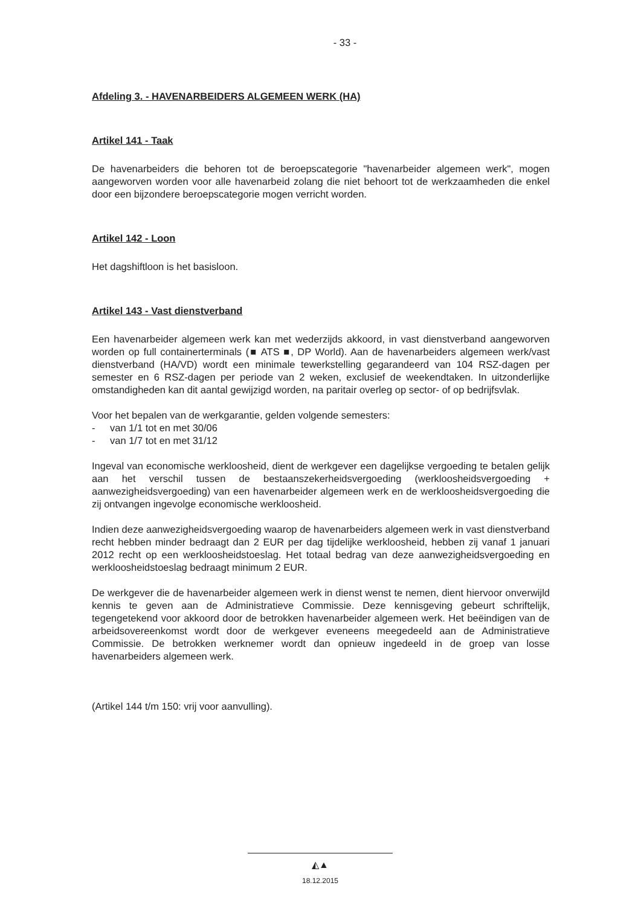- 33 -
Afdeling 3. - HAVENARBEIDERS ALGEMEEN WERK (HA)
Artikel 141 - Taak
De havenarbeiders die behoren tot de beroepscategorie "havenarbeider algemeen werk", mogen aangeworven worden voor alle havenarbeid zolang die niet behoort tot de werkzaamheden die enkel door een bijzondere beroepscategorie mogen verricht worden.
Artikel 142 - Loon
Het dagshiftloon is het basisloon.
Artikel 143 - Vast dienstverband
Een havenarbeider algemeen werk kan met wederzijds akkoord, in vast dienstverband aangeworven worden op full containerterminals (■ ATS ■, DP World). Aan de havenarbeiders algemeen werk/vast dienstverband (HA/VD) wordt een minimale tewerkstelling gegarandeerd van 104 RSZ-dagen per semester en 6 RSZ-dagen per periode van 2 weken, exclusief de weekendtaken. In uitzonderlijke omstandigheden kan dit aantal gewijzigd worden, na paritair overleg op sector- of op bedrijfsvlak.
Voor het bepalen van de werkgarantie, gelden volgende semesters:
- van 1/1 tot en met 30/06
- van 1/7 tot en met 31/12
Ingeval van economische werkloosheid, dient de werkgever een dagelijkse vergoeding te betalen gelijk aan het verschil tussen de bestaanszekerheidsvergoeding (werkloosheidsvergoeding + aanwezigheidsvergoeding) van een havenarbeider algemeen werk en de werkloosheidsvergoeding die zij ontvangen ingevolge economische werkloosheid.
Indien deze aanwezigheidsvergoeding waarop de havenarbeiders algemeen werk in vast dienstverband recht hebben minder bedraagt dan 2 EUR per dag tijdelijke werkloosheid, hebben zij vanaf 1 januari 2012 recht op een werkloosheidstoeslag. Het totaal bedrag van deze aanwezigheidsvergoeding en werkloosheidstoeslag bedraagt minimum 2 EUR.
De werkgever die de havenarbeider algemeen werk in dienst wenst te nemen, dient hiervoor onverwijld kennis te geven aan de Administratieve Commissie. Deze kennisgeving gebeurt schriftelijk, tegengetekend voor akkoord door de betrokken havenarbeider algemeen werk. Het beëindigen van de arbeidsovereenkomst wordt door de werkgever eveneens meegedeeld aan de Administratieve Commissie. De betrokken werknemer wordt dan opnieuw ingedeeld in de groep van losse havenarbeiders algemeen werk.
(Artikel 144 t/m 150: vrij voor aanvulling).
◭▲
18.12.2015